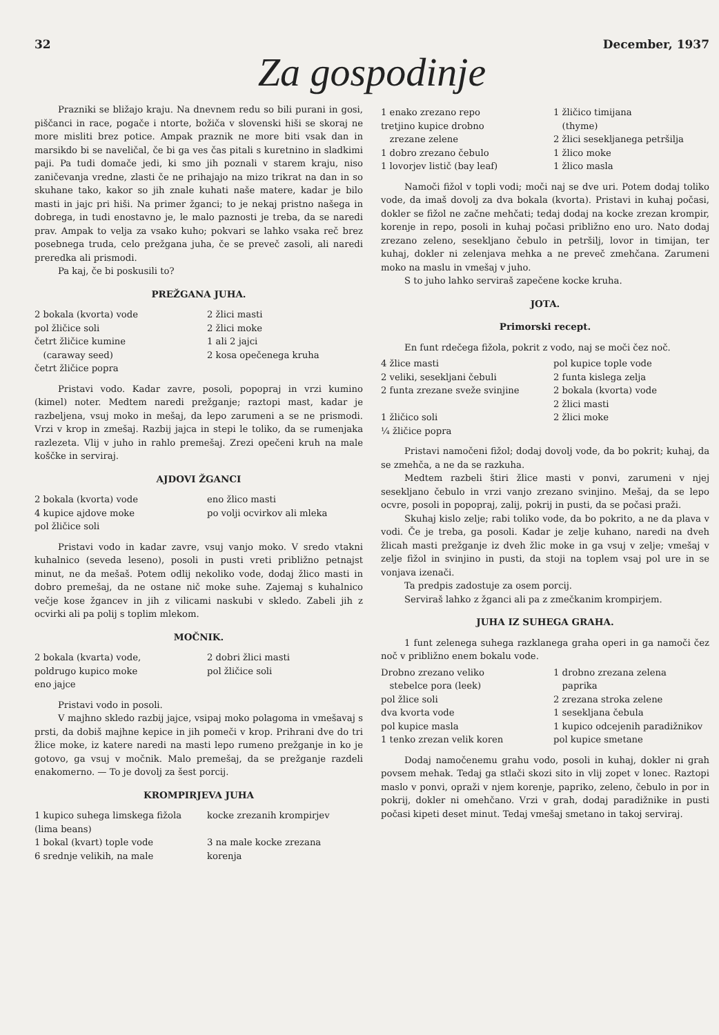32 December, 1937
Za gospodinje
Prazniki se bližajo kraju. Na dnevnem redu so bili purani in gosi, piščanci in race, pogače i ntorte, božiča v slovenski hiši se skoraj ne more misliti brez potice. Ampak praznik ne more biti vsak dan in marsikdo bi se naveličal, če bi ga ves čas pitali s kuretnino in sladkimi paji. Pa tudi domače jedi, ki smo jih poznali v starem kraju, niso zaničevanja vredne, zlasti če ne prihajajo na mizo trikrat na dan in so skuhane tako, kakor so jih znale kuhati naše matere, kadar je bilo masti in jajc pri hiši. Na primer žganci; to je nekaj pristno našega in dobrega, in tudi enostavno je, le malo paznosti je treba, da se naredi prav. Ampak to velja za vsako kuho; pokvari se lahko vsaka reč brez posebnega truda, celo prežgana juha, če se preveč zasoli, ali naredi preredka ali prismodi.
Pa kaj, če bi poskusili to?
PREŽGANA JUHA.
2 bokala (kvorta) vode
2 žlici masti
pol žličice soli
2 žlici moke
četrt žličice kumine
(caraway seed)
1 ali 2 jajci
2 kosa opečenega kruha
četrt žličice popra
Pristavi vodo. Kadar zavre, posoli, popopraj in vrzi kumino (kimel) noter. Medtem naredi prežganje; raztopi mast, kadar je razbeljena, vsuj moko in mešaj, da lepo zarumeni a se ne prismodi. Vrzi v krop in zmešaj. Razbij jajca in stepi le toliko, da se rumenjaka razlezeta. Vlij v juho in rahlo premešaj. Zrezi opečeni kruh na male koščke in serviraj.
AJDOVI ŽGANCI
2 bokala (kvorta) vode
eno žlico masti
4 kupice ajdove moke
po volji ocvirkov ali mleka
pol žličice soli
Pristavi vodo in kadar zavre, vsuj vanjo moko. V sredo vtakni kuhalnico (seveda leseno), posoli in pusti vreti približno petnajst minut, ne da mešaš. Potem odlij nekoliko vode, dodaj žlico masti in dobro premešaj, da ne ostane nič moke suhe. Zajemaj s kuhalnico večje kose žgancev in jih z vilicami naskubi v skledo. Zabeli jih z ocvirki ali pa polij s toplim mlekom.
MOČNIK.
2 bokala (kvarta) vode,
2 dobri žlici masti
poldrugo kupico moke
pol žličice soli
eno jajce
Pristavi vodo in posoli.
V majhno skledo razbij jajce, vsipaj moko polagoma in vmešavaj s prsti, da dobiš majhne kepice in jih pomeči v krop. Prihrani dve do tri žlice moke, iz katere naredi na masti lepo rumeno prežganje in ko je gotovo, ga vsuj v močnik. Malo premešaj, da se prežganje razdeli enakomerno. — To je dovolj za šest porcij.
KROMPIRJEVA JUHA
1 kupico suhega limskega fižola (lima beans)
kocke zrezanih krompirjev
1 bokal (kvart) tople vode
3 na male kocke zrezana
6 srednje velikih, na male
korenja
1 enako zrezano repo
tretjino kupice drobno
zrezane zelene
1 žličico timijana
(thyme)
2 žlici sesekljanega petršilja
1 dobro zrezano čebulo
1 žlico moke
1 lovorjev listič (bay leaf)
1 žlico masla
Namoči fižol v topli vodi; moči naj se dve uri. Potem dodaj toliko vode, da imaš dovolj za dva bokala (kvorta). Pristavi in kuhaj počasi, dokler se fižol ne začne mehčati; tedaj dodaj na kocke zrezan krompir, korenje in repo, posoli in kuhaj počasi približno eno uro. Nato dodaj zrezano zeleno, sesekljano čebulo in petršilj, lovor in timijan, ter kuhaj, dokler ni zelenjava mehka a ne preveč zmehčana. Zarumeni moko na maslu in vmešaj v juho.
S to juho lahko serviraš zapečene kocke kruha.
JOTA.
Primorski recept.
En funt rdečega fižola, pokrit z vodo, naj se moči čez noč.
4 žlice masti
pol kupice tople vode
2 veliki, sesekljani čebuli
2 funta kislega zelja
2 funta zrezane sveže svinjine
2 bokala (kvorta) vode
2 žlici masti
1 žličico soli
2 žlici moke
¼ žličice popra
Pristavi namočeni fižol; dodaj dovolj vode, da bo pokrit; kuhaj, da se zmehča, a ne da se razkuha.
Medtem razbeli štiri žlice masti v ponvi, zarumeni v njej sesekljano čebulo in vrzi vanjo zrezano svinjino. Mešaj, da se lepo ocvre, posoli in popopraj, zalij, pokrij in pusti, da se počasi praži.
Skuhaj kislo zelje; rabi toliko vode, da bo pokrito, a ne da plava v vodi. Če je treba, ga posoli. Kadar je zelje kuhano, naredi na dveh žlicah masti prežganje iz dveh žlic moke in ga vsuj v zelje; vmešaj v zelje fižol in svinjino in pusti, da stoji na toplem vsaj pol ure in se vonjava izenači.
Ta predpis zadostuje za osem porcij.
Serviraš lahko z žganci ali pa z zmečkanim krompirjem.
JUHA IZ SUHEGA GRAHA.
1 funt zelenega suhega razklanega graha operi in ga namoči čez noč v približno enem bokalu vode.
Drobno zrezano veliko
stebelce pora (leek)
1 drobno zrezana zelena
paprika
pol žlice soli
2 zrezana stroka zelene
dva kvorta vode
1 sesekljana čebula
pol kupice masla
1 kupico odcejenih paradižnikov
1 tenko zrezan velik koren
pol kupice smetane
Dodaj namočenemu grahu vodo, posoli in kuhaj, dokler ni grah povsem mehak. Tedaj ga stlači skozi sito in vlij zopet v lonec. Raztopi maslo v ponvi, opraži v njem korenje, papriko, zeleno, čebulo in por in pokrij, dokler ni omehčano. Vrzi v grah, dodaj paradižnike in pusti počasi kipeti deset minut. Tedaj vmešaj smetano in takoj serviraj.